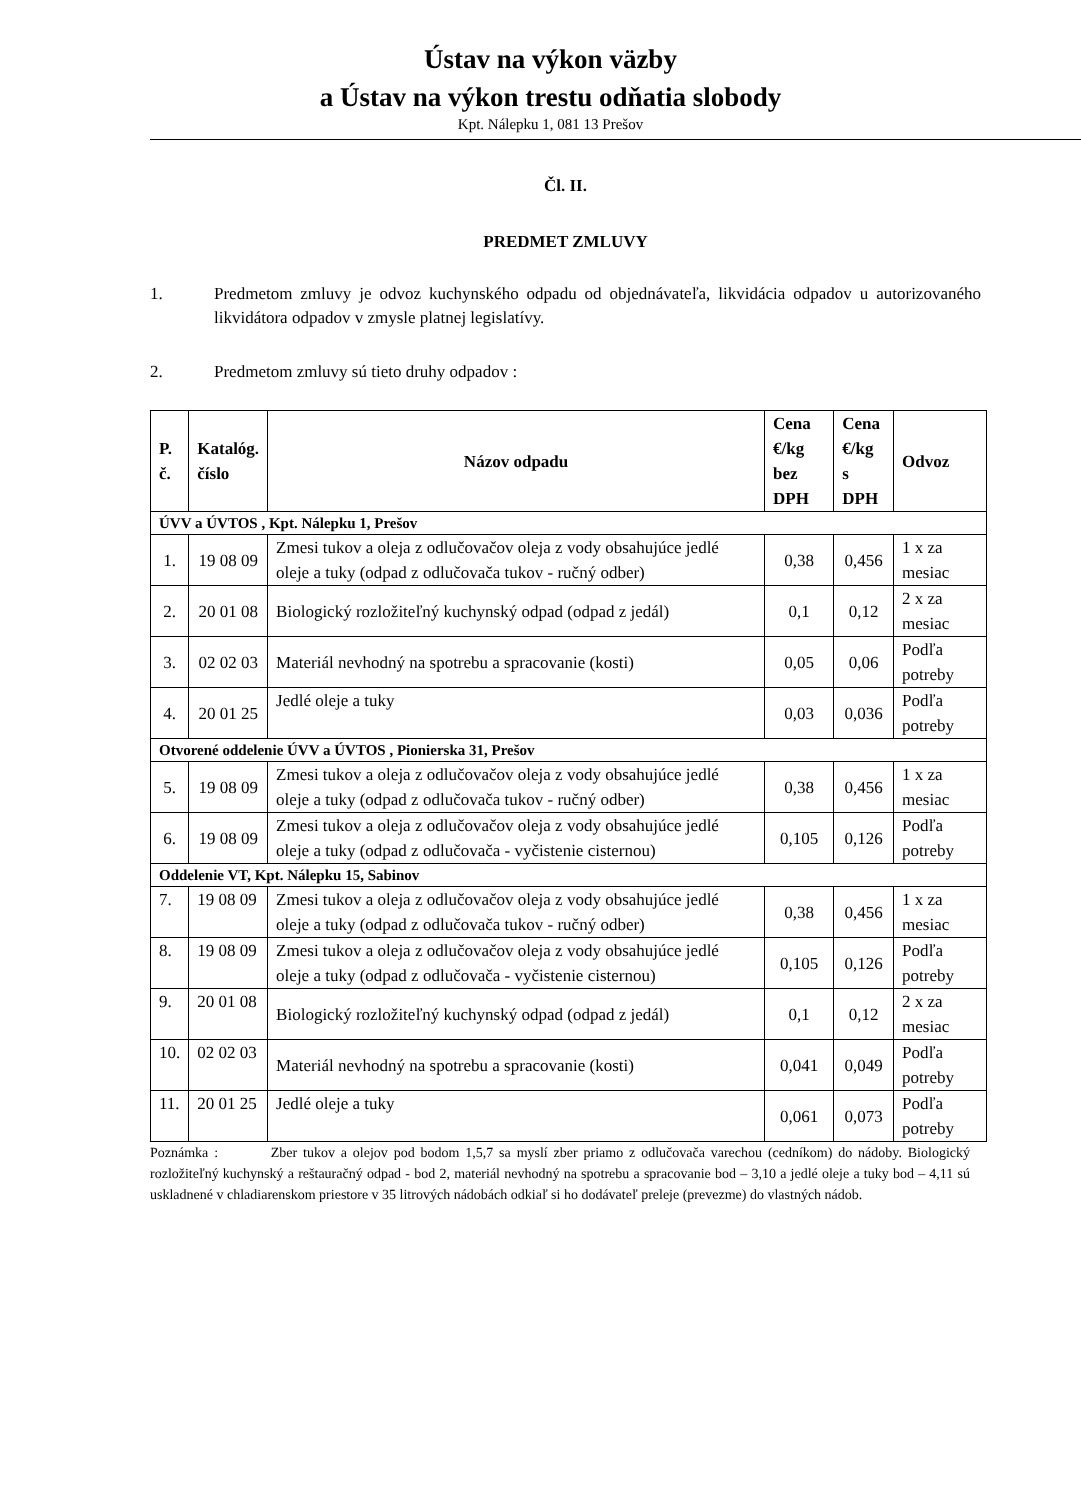Ústav na výkon väzby
a Ústav na výkon trestu odňatia slobody
Kpt. Nálepku 1, 081 13 Prešov
Čl. II.
PREDMET ZMLUVY
1. Predmetom zmluvy je odvoz kuchynského odpadu od objednávateľa, likvidácia odpadov u autorizovaného likvidátora odpadov v zmysle platnej legislatívy.
2. Predmetom zmluvy sú tieto druhy odpadov :
| P. č. | Katalóg. číslo | Názov odpadu | Cena €/kg bez DPH | Cena €/kg s DPH | Odvoz |
| --- | --- | --- | --- | --- | --- |
| ÚVV a ÚVTOS , Kpt. Nálepku 1, Prešov | | | | | |
| 1. | 19 08 09 | Zmesi tukov a oleja z odlučovačov oleja z vody obsahujúce jedlé oleje a tuky (odpad z odlučovača tukov - ručný odber) | 0,38 | 0,456 | 1 x za mesiac |
| 2. | 20 01 08 | Biologický rozložiteľný kuchynský odpad (odpad z jedál) | 0,1 | 0,12 | 2 x za mesiac |
| 3. | 02 02 03 | Materiál nevhodný na spotrebu a spracovanie (kosti) | 0,05 | 0,06 | Podľa potreby |
| 4. | 20 01 25 | Jedlé oleje a tuky | 0,03 | 0,036 | Podľa potreby |
| Otvorené oddelenie ÚVV a ÚVTOS , Pionierska 31, Prešov | | | | | |
| 5. | 19 08 09 | Zmesi tukov a oleja z odlučovačov oleja z vody obsahujúce jedlé oleje a tuky (odpad z odlučovača tukov - ručný odber) | 0,38 | 0,456 | 1 x za mesiac |
| 6. | 19 08 09 | Zmesi tukov a oleja z odlučovačov oleja z vody obsahujúce jedlé oleje a tuky (odpad z odlučovača - vyčistenie cisternou) | 0,105 | 0,126 | Podľa potreby |
| Oddelenie VT, Kpt. Nálepku 15, Sabinov | | | | | |
| 7. | 19 08 09 | Zmesi tukov a oleja z odlučovačov oleja z vody obsahujúce jedlé oleje a tuky (odpad z odlučovača tukov - ručný odber) | 0,38 | 0,456 | 1 x za mesiac |
| 8. | 19 08 09 | Zmesi tukov a oleja z odlučovačov oleja z vody obsahujúce jedlé oleje a tuky (odpad z odlučovača - vyčistenie cisternou) | 0,105 | 0,126 | Podľa potreby |
| 9. | 20 01 08 | Biologický rozložiteľný kuchynský odpad (odpad z jedál) | 0,1 | 0,12 | 2 x za mesiac |
| 10. | 02 02 03 | Materiál nevhodný na spotrebu a spracovanie (kosti) | 0,041 | 0,049 | Podľa potreby |
| 11. | 20 01 25 | Jedlé oleje a tuky | 0,061 | 0,073 | Podľa potreby |
Poznámka : Zber tukov a olejov pod bodom 1,5,7 sa myslí zber priamo z odlučovača varechou (cedníkom) do nádoby. Biologický rozložiteľný kuchynský a reštauračný odpad - bod 2, materiál nevhodný na spotrebu a spracovanie bod – 3,10 a jedlé oleje a tuky bod – 4,11 sú uskladnené v chladiarenskom priestore v 35 litrových nádobách odkiaľ si ho dodávateľ preleje (prevezme) do vlastných nádob.